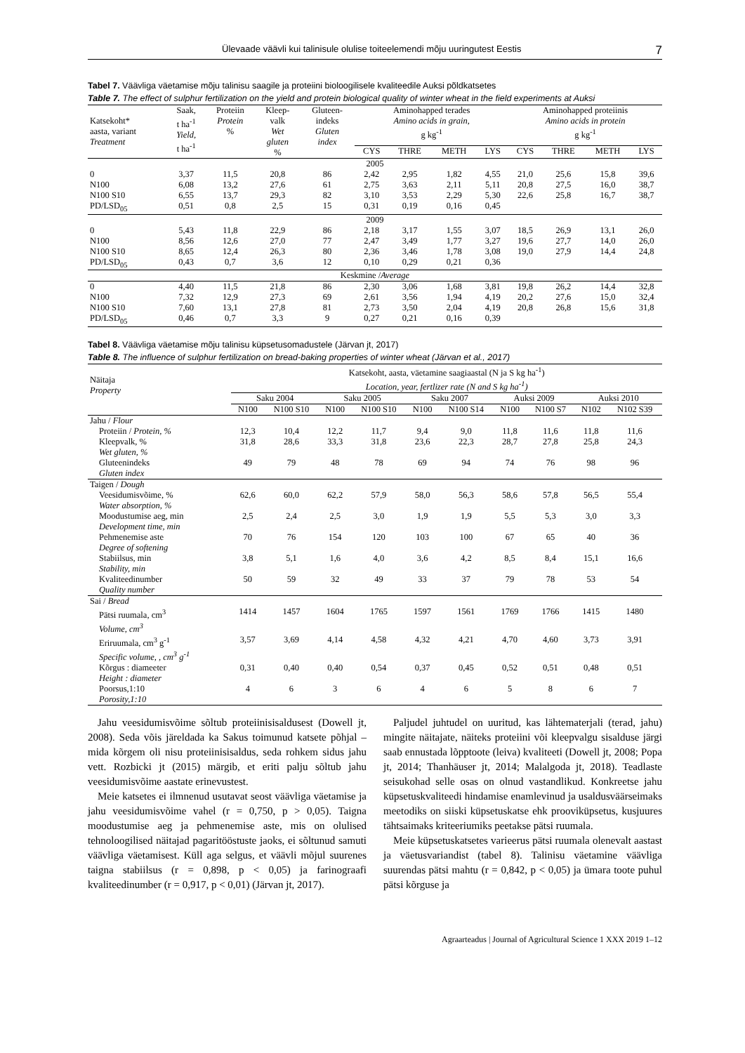Ülevaade väävli kui talinisule olulise toiteelemendi mõju uuringutest Eestis 7
Tabel 7. Väävliga väetamise mõju talinisu saagile ja proteiini bioloogilisele kvaliteedile Auksi põldkatsetes
Table 7. The effect of sulphur fertilization on the yield and protein biological quality of winter wheat in the field experiments at Auksi
| Katsekoht* aasta, variant Treatment | Saak, t ha<sup>-1</sup> Yield, t ha<sup>-1</sup> | Proteiin Protein % | Kleep- valk Wet gluten % | Gluteen- indeks Gluten index | Aminohapped terades Amino acids in grain, g kg<sup>-1</sup> | | | | Aminohapped proteiinis Amino acids in protein g kg<sup>-1</sup> | | | |
| --- | --- | --- | --- | --- | --- | --- | --- | --- | --- | --- | --- | --- |
| | | | | | CYS | THRE | METH | LYS | CYS | THRE | METH | LYS |
| 2005 | | | | | | | | | | | | |
| 0 | 3,37 | 11,5 | 20,8 | 86 | 2,42 | 2,95 | 1,82 | 4,55 | 21,0 | 25,6 | 15,8 | 39,6 |
| N100 | 6,08 | 13,2 | 27,6 | 61 | 2,75 | 3,63 | 2,11 | 5,11 | 20,8 | 27,5 | 16,0 | 38,7 |
| N100 S10 | 6,55 | 13,7 | 29,3 | 82 | 3,10 | 3,53 | 2,29 | 5,30 | 22,6 | 25,8 | 16,7 | 38,7 |
| PD/LSD<sub>05</sub> | 0,51 | 0,8 | 2,5 | 15 | 0,31 | 0,19 | 0,16 | 0,45 | | | | |
| 2009 | | | | | | | | | | | | |
| 0 | 5,43 | 11,8 | 22,9 | 86 | 2,18 | 3,17 | 1,55 | 3,07 | 18,5 | 26,9 | 13,1 | 26,0 |
| N100 | 8,56 | 12,6 | 27,0 | 77 | 2,47 | 3,49 | 1,77 | 3,27 | 19,6 | 27,7 | 14,0 | 26,0 |
| N100 S10 | 8,65 | 12,4 | 26,3 | 80 | 2,36 | 3,46 | 1,78 | 3,08 | 19,0 | 27,9 | 14,4 | 24,8 |
| PD/LSD<sub>05</sub> | 0,43 | 0,7 | 3,6 | 12 | 0,10 | 0,29 | 0,21 | 0,36 | | | | |
| Keskmine / Average | | | | | | | | | | | | |
| 0 | 4,40 | 11,5 | 21,8 | 86 | 2,30 | 3,06 | 1,68 | 3,81 | 19,8 | 26,2 | 14,4 | 32,8 |
| N100 | 7,32 | 12,9 | 27,3 | 69 | 2,61 | 3,56 | 1,94 | 4,19 | 20,2 | 27,6 | 15,0 | 32,4 |
| N100 S10 | 7,60 | 13,1 | 27,8 | 81 | 2,73 | 3,50 | 2,04 | 4,19 | 20,8 | 26,8 | 15,6 | 31,8 |
| PD/LSD<sub>05</sub> | 0,46 | 0,7 | 3,3 | 9 | 0,27 | 0,21 | 0,16 | 0,39 | | | | |
Tabel 8. Väävliga väetamise mõju talinisu küpsetusomadustele (Järvan jt, 2017)
Table 8. The influence of sulphur fertilization on bread-baking properties of winter wheat (Järvan et al., 2017)
| Näitaja Property | Katsekoht, aasta, väetamine saagiaastal (N ja S kg ha<sup>-1</sup>) Location, year, fertlizer rate (N and S kg ha<sup>-1</sup>) | | | | | | | | | |
| --- | --- | --- | --- | --- | --- | --- | --- | --- | --- | --- |
| | Saku 2004 | | Saku 2005 | | Saku 2007 | | Auksi 2009 | | Auksi 2010 | |
| | N100 | N100 S10 | N100 | N100 S10 | N100 | N100 S14 | N100 | N100 S7 | N102 | N102 S39 |
| Jahu / Flour | | | | | | | | | | |
| Proteiin / Protein, % | 12,3 | 10,4 | 12,2 | 11,7 | 9,4 | 9,0 | 11,8 | 11,6 | 11,8 | 11,6 |
| Kleepvalk, % Wet gluten, % | 31,8 | 28,6 | 33,3 | 31,8 | 23,6 | 22,3 | 28,7 | 27,8 | 25,8 | 24,3 |
| Gluteenindeks Gluten index | 49 | 79 | 48 | 78 | 69 | 94 | 74 | 76 | 98 | 96 |
| Taigen / Dough | | | | | | | | | | |
| Veesidumisvõime, % Water absorption, % | 62,6 | 60,0 | 62,2 | 57,9 | 58,0 | 56,3 | 58,6 | 57,8 | 56,5 | 55,4 |
| Moodustumise aeg, min Development time, min | 2,5 | 2,4 | 2,5 | 3,0 | 1,9 | 1,9 | 5,5 | 5,3 | 3,0 | 3,3 |
| Pehmenemise aste Degree of softening | 70 | 76 | 154 | 120 | 103 | 100 | 67 | 65 | 40 | 36 |
| Stabiilsus, min Stability, min | 3,8 | 5,1 | 1,6 | 4,0 | 3,6 | 4,2 | 8,5 | 8,4 | 15,1 | 16,6 |
| Kvaliteedinumber Quality number | 50 | 59 | 32 | 49 | 33 | 37 | 79 | 78 | 53 | 54 |
| Sai / Bread | | | | | | | | | | |
| Pätsi ruumala, cm<sup>3</sup> Volume, cm<sup>3</sup> | 1414 | 1457 | 1604 | 1765 | 1597 | 1561 | 1769 | 1766 | 1415 | 1480 |
| Eriruumala, cm<sup>3</sup> g<sup>-1</sup> Specific volume, , cm<sup>3</sup> g<sup>-1</sup> | 3,57 | 3,69 | 4,14 | 4,58 | 4,32 | 4,21 | 4,70 | 4,60 | 3,73 | 3,91 |
| Kõrgus : diameeter Height : diameter | 0,31 | 0,40 | 0,40 | 0,54 | 0,37 | 0,45 | 0,52 | 0,51 | 0,48 | 0,51 |
| Poorsus,1:10 Porosity,1:10 | 4 | 6 | 3 | 6 | 4 | 6 | 5 | 8 | 6 | 7 |
Jahu veesidumisvõime sõltub proteiinisisaldusest (Dowell jt, 2008). Seda võis järeldada ka Sakus toimunud katsete põhjal – mida kõrgem oli nisu proteiinisisaldus, seda rohkem sidus jahu vett. Rozbicki jt (2015) märgib, et eriti palju sõltub jahu veesidumisvõime aastate erinevustest.
Meie katsetes ei ilmnenud usutavat seost väävliga väetamise ja jahu veesidumisvõime vahel (r = 0,750, p > 0,05). Taigna moodustumise aeg ja pehmenemise aste, mis on olulised tehnoloogilised näitajad pagaritööstuste jaoks, ei sõltunud samuti väävliga väetamisest. Küll aga selgus, et väävli mõjul suurenes taigna stabiilsus (r = 0,898, p < 0,05) ja farinograafi kvaliteedinumber (r = 0,917, p < 0,01) (Järvan jt, 2017).
Paljudel juhtudel on uuritud, kas lähtematerjali (terad, jahu) mingite näitajate, näiteks proteiini või kleepvalgu sisalduse järgi saab ennustada lõpptoote (leiva) kvaliteeti (Dowell jt, 2008; Popa jt, 2014; Thanhäuser jt, 2014; Malalgoda jt, 2018). Teadlaste seisukohad selle osas on olnud vastandlikud. Konkreetse jahu küpsetuskvaliteedi hindamise enamlevinud ja usaldusväärseimaks meetodiks on siiski küpsetuskatse ehk prooviküpsetus, kusjuures tähtsaimaks kriteeriumiks peetakse pätsi ruumala.
Meie küpsetuskatsetes varieerus pätsi ruumala olenevalt aastast ja väetusvariandist (tabel 8). Talinisu väetamine väävliga suurendas pätsi mahtu (r = 0,842, p < 0,05) ja ümara toote puhul pätsi kõrguse ja
Agraarteadus | Journal of Agricultural Science 1 XXX 2019 1–12